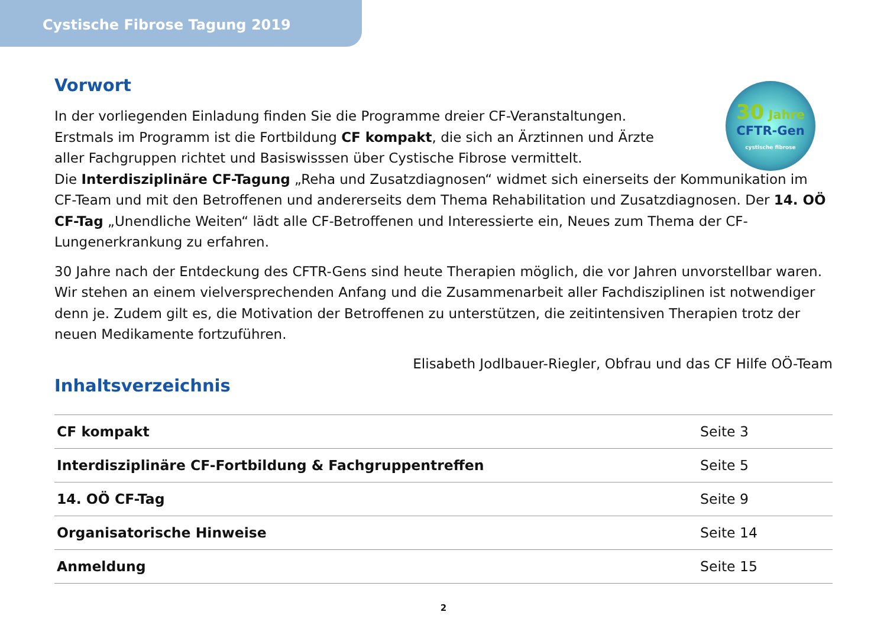Cystische Fibrose Tagung 2019
30 Jahre
CFTR-Gen
cystische fibrose
Vorwort
In der vorliegenden Einladung finden Sie die Programme dreier CF-Veranstaltungen.
Erstmals im Programm ist die Fortbildung CF kompakt, die sich an Ärztinnen und Ärzte
aller Fachgruppen richtet und Basiswisssen über Cystische Fibrose vermittelt.
Die Interdisziplinäre CF-Tagung „Reha und Zusatzdiagnosen“ widmet sich einerseits der Kommunikation im CF-Team und mit den Betroffenen und andererseits dem Thema Rehabilitation und Zusatzdiagnosen. Der 14. OÖ CF-Tag „Unendliche Weiten“ lädt alle CF-Betroffenen und Interessierte ein, Neues zum Thema der CF-Lungenerkrankung zu erfahren.
30 Jahre nach der Entdeckung des CFTR-Gens sind heute Therapien möglich, die vor Jahren unvorstellbar waren. Wir stehen an einem vielversprechenden Anfang und die Zusammenarbeit aller Fachdisziplinen ist notwendiger denn je. Zudem gilt es, die Motivation der Betroffenen zu unterstützen, die zeitintensiven Therapien trotz der neuen Medikamente fortzuführen.
Elisabeth Jodlbauer-Riegler, Obfrau und das CF Hilfe OÖ-Team
Inhaltsverzeichnis
| CF kompakt | Seite 3 |
| Interdisziplinäre CF-Fortbildung & Fachgruppentreffen | Seite 5 |
| 14. OÖ CF-Tag | Seite 9 |
| Organisatorische Hinweise | Seite 14 |
| Anmeldung | Seite 15 |
2